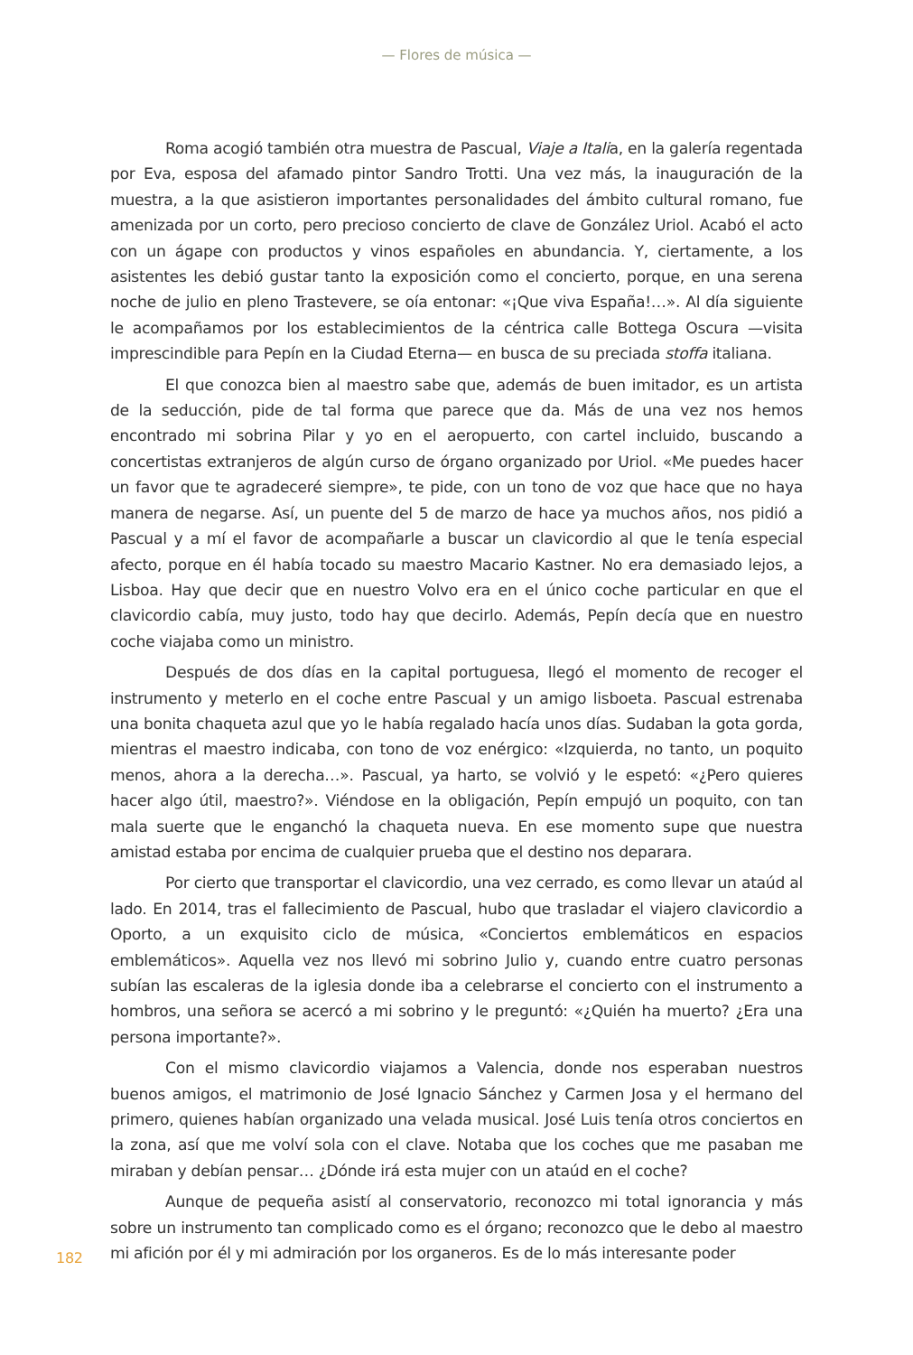— Flores de música —
Roma acogió también otra muestra de Pascual, Viaje a Italia, en la galería regentada por Eva, esposa del afamado pintor Sandro Trotti. Una vez más, la inauguración de la muestra, a la que asistieron importantes personalidades del ámbito cultural romano, fue amenizada por un corto, pero precioso concierto de clave de González Uriol. Acabó el acto con un ágape con productos y vinos españoles en abundancia. Y, ciertamente, a los asistentes les debió gustar tanto la exposición como el concierto, porque, en una serena noche de julio en pleno Trastevere, se oía entonar: «¡Que viva España!…». Al día siguiente le acompañamos por los establecimientos de la céntrica calle Bottega Oscura —visita imprescindible para Pepín en la Ciudad Eterna— en busca de su preciada stoffa italiana.
El que conozca bien al maestro sabe que, además de buen imitador, es un artista de la seducción, pide de tal forma que parece que da. Más de una vez nos hemos encontrado mi sobrina Pilar y yo en el aeropuerto, con cartel incluido, buscando a concertistas extranjeros de algún curso de órgano organizado por Uriol. «Me puedes hacer un favor que te agradeceré siempre», te pide, con un tono de voz que hace que no haya manera de negarse. Así, un puente del 5 de marzo de hace ya muchos años, nos pidió a Pascual y a mí el favor de acompañarle a buscar un clavicordio al que le tenía especial afecto, porque en él había tocado su maestro Macario Kastner. No era demasiado lejos, a Lisboa. Hay que decir que en nuestro Volvo era en el único coche particular en que el clavicordio cabía, muy justo, todo hay que decirlo. Además, Pepín decía que en nuestro coche viajaba como un ministro.
Después de dos días en la capital portuguesa, llegó el momento de recoger el instrumento y meterlo en el coche entre Pascual y un amigo lisboeta. Pascual estrenaba una bonita chaqueta azul que yo le había regalado hacía unos días. Sudaban la gota gorda, mientras el maestro indicaba, con tono de voz enérgico: «Izquierda, no tanto, un poquito menos, ahora a la derecha…». Pascual, ya harto, se volvió y le espetó: «¿Pero quieres hacer algo útil, maestro?». Viéndose en la obligación, Pepín empujó un poquito, con tan mala suerte que le enganchó la chaqueta nueva. En ese momento supe que nuestra amistad estaba por encima de cualquier prueba que el destino nos deparara.
Por cierto que transportar el clavicordio, una vez cerrado, es como llevar un ataúd al lado. En 2014, tras el fallecimiento de Pascual, hubo que trasladar el viajero clavicordio a Oporto, a un exquisito ciclo de música, «Conciertos emblemáticos en espacios emblemáticos». Aquella vez nos llevó mi sobrino Julio y, cuando entre cuatro personas subían las escaleras de la iglesia donde iba a celebrarse el concierto con el instrumento a hombros, una señora se acercó a mi sobrino y le preguntó: «¿Quién ha muerto? ¿Era una persona importante?».
Con el mismo clavicordio viajamos a Valencia, donde nos esperaban nuestros buenos amigos, el matrimonio de José Ignacio Sánchez y Carmen Josa y el hermano del primero, quienes habían organizado una velada musical. José Luis tenía otros conciertos en la zona, así que me volví sola con el clave. Notaba que los coches que me pasaban me miraban y debían pensar… ¿Dónde irá esta mujer con un ataúd en el coche?
Aunque de pequeña asistí al conservatorio, reconozco mi total ignorancia y más sobre un instrumento tan complicado como es el órgano; reconozco que le debo al maestro mi afición por él y mi admiración por los organeros. Es de lo más interesante poder
182